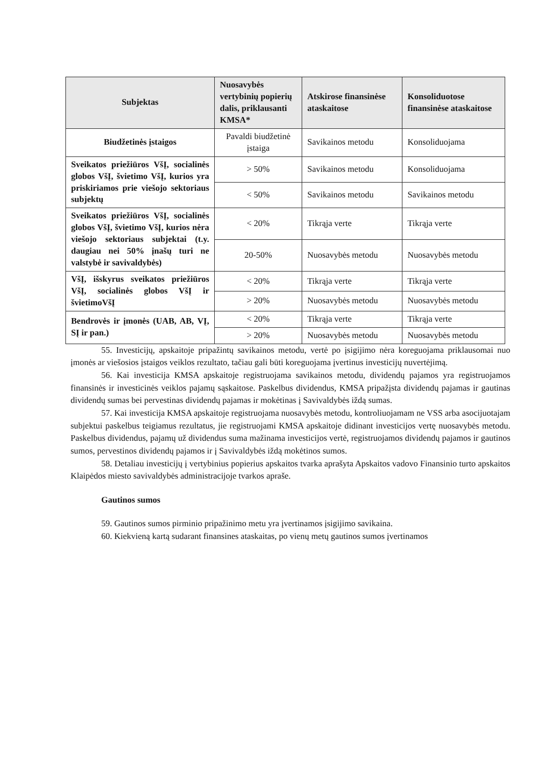| Subjektas | Nuosavybės vertybinių popierių dalis, priklausanti KMSA* | Atskirose finansinėse ataskaitose | Konsoliduotose finansinėse ataskaitose |
| --- | --- | --- | --- |
| Biudžetinės įstaigos | Pavaldi biudžetinė įstaiga | Savikainos metodu | Konsoliduojama |
| Sveikatos priežiūros VšĮ, socialinės globos VšĮ, švietimo VšĮ, kurios yra priskiriamos prie viešojo sektoriaus subjektų | > 50% | Savikainos metodu | Konsoliduojama |
| | < 50% | Savikainos metodu | Savikainos metodu |
| Sveikatos priežiūros VšĮ, socialinės globos VšĮ, švietimo VšĮ, kurios nėra viešojo sektoriaus subjektai (t.y. daugiau nei 50% įnašų turi ne valstybė ir savivaldybės) | < 20% | Tikrąja verte | Tikrąja verte |
| | 20-50% | Nuosavybės metodu | Nuosavybės metodu |
| VšĮ, išskyrus sveikatos priežiūros VšĮ, socialinės globos VšĮ ir švietimoVšĮ | < 20% | Tikrąja verte | Tikrąja verte |
| | > 20% | Nuosavybės metodu | Nuosavybės metodu |
| Bendrovės ir įmonės (UAB, AB, VĮ, SĮ ir pan.) | < 20% | Tikrąja verte | Tikrąja verte |
| | > 20% | Nuosavybės metodu | Nuosavybės metodu |
55. Investicijų, apskaitoje pripažintų savikainos metodu, vertė po įsigijimo nėra koreguojama priklausomai nuo įmonės ar viešosios įstaigos veiklos rezultato, tačiau gali būti koreguojama įvertinus investicijų nuvertėjimą.
56. Kai investicija KMSA apskaitoje registruojama savikainos metodu, dividendų pajamos yra registruojamos finansinės ir investicinės veiklos pajamų sąskaitose. Paskelbus dividendus, KMSA pripažįsta dividendų pajamas ir gautinas dividendų sumas bei pervestinas dividendų pajamas ir mokėtinas į Savivaldybės iždą sumas.
57. Kai investicija KMSA apskaitoje registruojama nuosavybės metodu, kontroliuojamam ne VSS arba asocijuotajam subjektui paskelbus teigiamus rezultatus, jie registruojami KMSA apskaitoje didinant investicijos vertę nuosavybės metodu. Paskelbus dividendus, pajamų už dividendus suma mažinama investicijos vertė, registruojamos dividendų pajamos ir gautinos sumos, pervestinos dividendų pajamos ir į Savivaldybės iždą mokėtinos sumos.
58. Detaliau investicijų į vertybinius popierius apskaitos tvarka aprašyta Apskaitos vadovo Finansinio turto apskaitos Klaipėdos miesto savivaldybės administracijoje tvarkos apraše.
Gautinos sumos
59. Gautinos sumos pirminio pripažinimo metu yra įvertinamos įsigijimo savikaina.
60. Kiekvieną kartą sudarant finansines ataskaitas, po vienų metų gautinos sumos įvertinamos